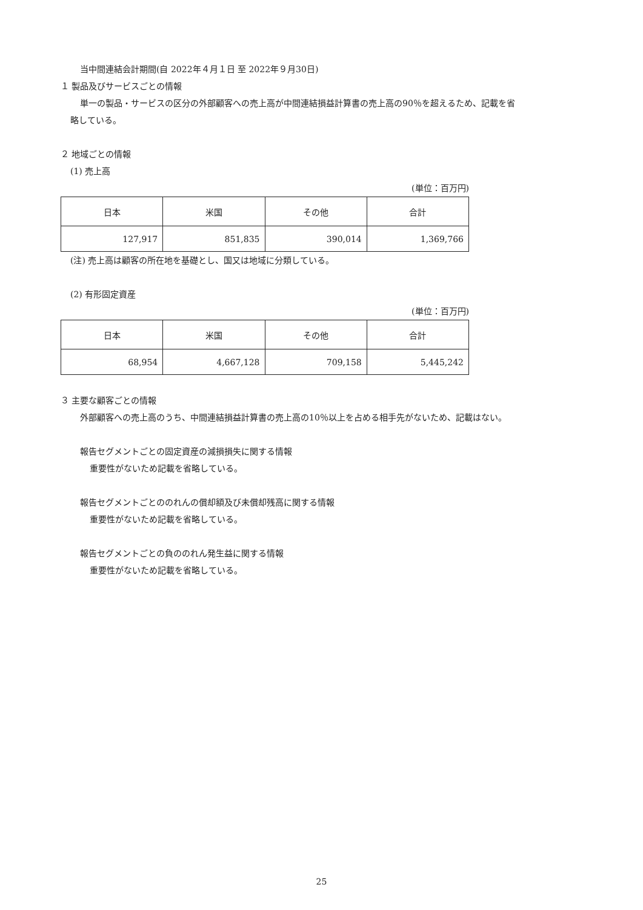当中間連結会計期間(自 2022年４月１日 至 2022年９月30日)
１ 製品及びサービスごとの情報
単一の製品・サービスの区分の外部顧客への売上高が中間連結損益計算書の売上高の90％を超えるため、記載を省
略している。
２ 地域ごとの情報
(1) 売上高
(単位：百万円)
| 日本 | 米国 | その他 | 合計 |
| 127,917 | 851,835 | 390,014 | 1,369,766 |
(注) 売上高は顧客の所在地を基礎とし、国又は地域に分類している。
(2) 有形固定資産
(単位：百万円)
| 日本 | 米国 | その他 | 合計 |
| 68,954 | 4,667,128 | 709,158 | 5,445,242 |
３ 主要な顧客ごとの情報
外部顧客への売上高のうち、中間連結損益計算書の売上高の10％以上を占める相手先がないため、記載はない。
報告セグメントごとの固定資産の減損損失に関する情報
重要性がないため記載を省略している。
報告セグメントごとののれんの償却額及び未償却残高に関する情報
重要性がないため記載を省略している。
報告セグメントごとの負ののれん発生益に関する情報
重要性がないため記載を省略している。
25